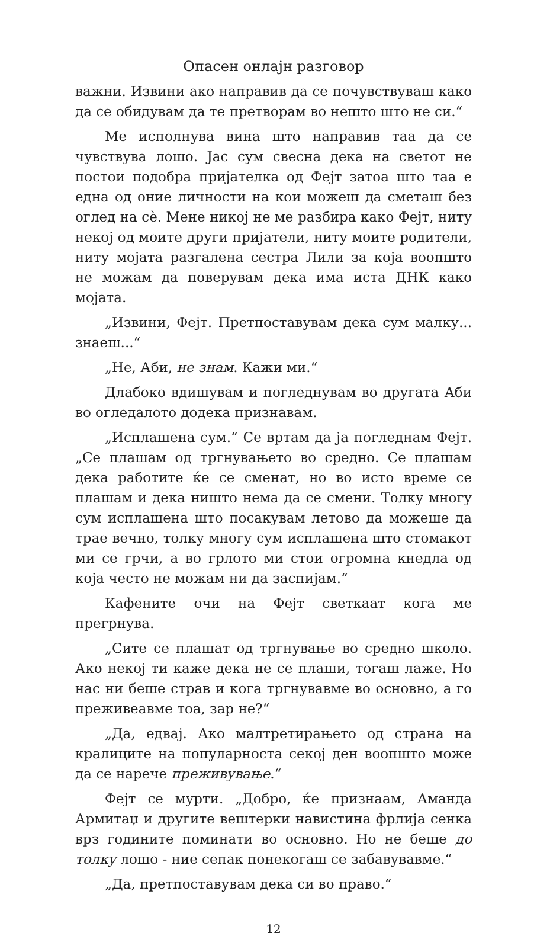Опасен онлајн разговор
важни. Извини ако направив да се почувствуваш како да се обидувам да те претворам во нешто што не си.“
Ме исполнува вина што направив таа да се чувствува лошо. Јас сум свесна дека на светот не постои подобра пријателка од Фејт затоа што таа е една од оние личности на кои можеш да сметаш без оглед на сè. Мене никој не ме разбира како Фејт, ниту некој од моите други пријатели, ниту моите родители, ниту мојата разгалена сестра Лили за која воопшто не можам да поверувам дека има иста ДНК како мојата.
„Извини, Фејт. Претпоставувам дека сум малку... знаеш...“
„Не, Аби, не знам. Кажи ми.“
Длабоко вдишувам и погледнувам во другата Аби во огледалото додека признавам.
„Исплашена сум.“ Се вртам да ја погледнам Фејт. „Се плашам од тргнувањето во средно. Се плашам дека работите ќе се сменат, но во исто време се плашам и дека ништо нема да се смени. Толку многу сум исплашена што посакувам летово да можеше да трае вечно, толку многу сум исплашена што стомакот ми се грчи, а во грлото ми стои огромна кнедла од која често не можам ни да заспијам.“
Кафените очи на Фејт светкаат кога ме прегрнува.
„Сите се плашат од тргнување во средно школо. Ако некој ти каже дека не се плаши, тогаш лаже. Но нас ни беше страв и кога тргнувавме во основно, а го преживеавме тоа, зар не?“
„Да, едвај. Ако малтретирањето од страна на кралиците на популарноста секој ден воопшто може да се нарече преживување.“
Фејт се мурти. „Добро, ќе признаам, Аманда Армитаџ и другите вештерки навистина фрлија сенка врз годините поминати во основно. Но не беше до толку лошо - ние сепак понекогаш се забавувавме.“
„Да, претпоставувам дека си во право.“
12